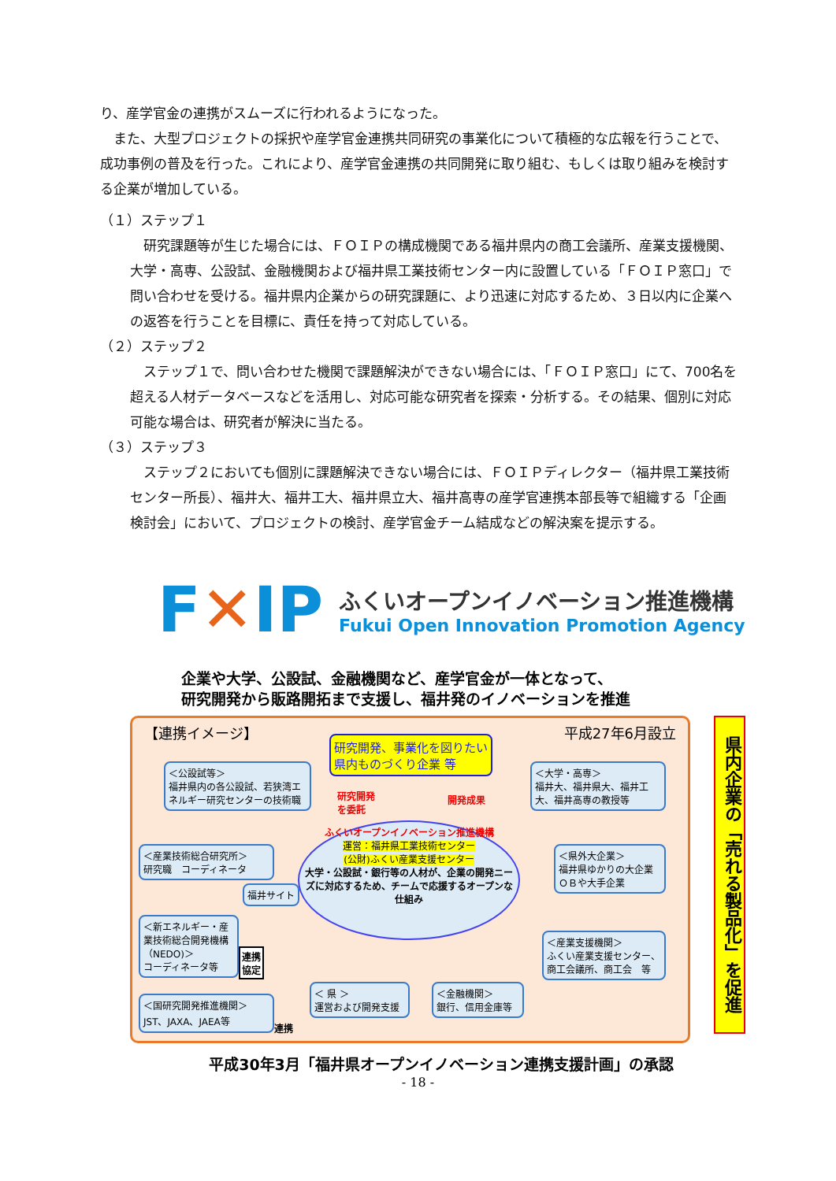り、産学官金の連携がスムーズに行われるようになった。
　また、大型プロジェクトの採択や産学官金連携共同研究の事業化について積極的な広報を行うことで、成功事例の普及を行った。これにより、産学官金連携の共同開発に取り組む、もしくは取り組みを検討する企業が増加している。
（１）ステップ１
　研究課題等が生じた場合には、ＦＯＩＰの構成機関である福井県内の商工会議所、産業支援機関、大学・高専、公設試、金融機関および福井県工業技術センター内に設置している「ＦＯＩＰ窓口」で問い合わせを受ける。福井県内企業からの研究課題に、より迅速に対応するため、３日以内に企業への返答を行うことを目標に、責任を持って対応している。
（２）ステップ２
　ステップ１で、問い合わせた機関で課題解決ができない場合には、「ＦＯＩＰ窓口」にて、700名を超える人材データベースなどを活用し、対応可能な研究者を探索・分析する。その結果、個別に対応可能な場合は、研究者が解決に当たる。
（３）ステップ３
　ステップ２においても個別に課題解決できない場合には、ＦＯＩＰディレクター（福井県工業技術センター所長）、福井大、福井工大、福井県立大、福井高専の産学官連携本部長等で組織する「企画検討会」において、プロジェクトの検討、産学官金チーム結成などの解決案を提示する。
F✕IP
ふくいオープンイノベーション推進機構
Fukui Open Innovation Promotion Agency
企業や大学、公設試、金融機関など、産学官金が一体となって、
研究開発から販路開拓まで支援し、福井発のイノベーションを推進
【連携イメージ】 平成27年6月設立
研究開発、事業化を図りたい
県内ものづくり企業 等
研究開発
を委託
開発成果
＜公設試等＞
福井県内の各公設試、若狭湾エネルギー研究センターの技術職
＜大学・高専＞
福井大、福井県大、福井工大、福井高専の教授等
ふくいオープンイノベーション推進機構
運営：福井県工業技術センター
(公財)ふくい産業支援センター
大学・公設試・銀行等の人材が、企業の開発ニーズに対応するため、チームで応援するオープンな仕組み
＜産業技術総合研究所＞
研究職　コーディネータ
福井サイト
＜県外大企業＞
福井県ゆかりの大企業ＯＢや大手企業
＜新エネルギー・産業技術総合開発機構（NEDO)＞
コーディネータ等
連携
協定
＜産業支援機関＞
ふくい産業支援センター、商工会議所、商工会　等
＜国研究開発推進機関＞
JST、JAXA、JAEA等
連携
＜ 県 ＞
運営および開発支援
＜金融機関＞
銀行、信用金庫等
県内企業の「売れる製品化」を促進
平成30年3月「福井県オープンイノベーション連携支援計画」の承認
- 18 -